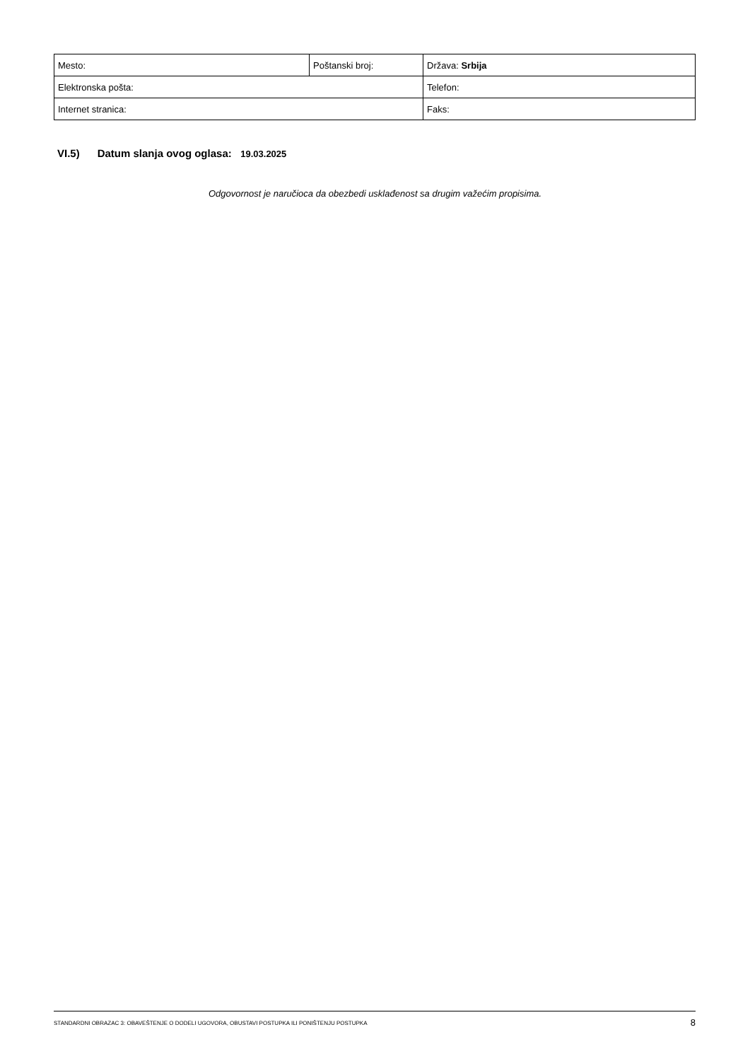| Mesto: | Poštanski broj: | Država: Srbija |
| Elektronska pošta: | | Telefon: |
| Internet stranica: | | Faks: |
VI.5) Datum slanja ovog oglasa: 19.03.2025
Odgovornost je naručioca da obezbedi usklađenost sa drugim važećim propisima.
STANDARDNI OBRAZAC 3: OBAVEŠTENJE O DODELI UGOVORA, OBUSTAVI POSTUPKA ILI PONIŠTENJU POSTUPKA 8